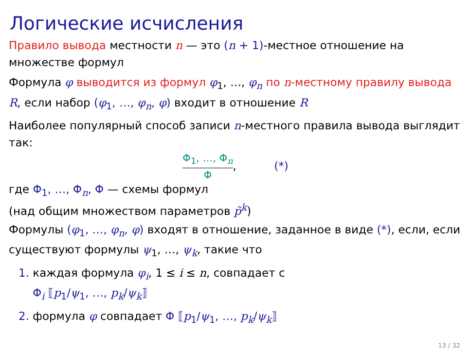Логические исчисления
Правило вывода местности n — это (n + 1)-местное отношение на множестве формул
Формула φ выводится из формул φ<sub>1</sub>, …, φ<sub>n</sub> по n-местному правилу вывода R, если набор (φ<sub>1</sub>, …, φ<sub>n</sub>, φ) входит в отношение R
Наиболее популярный способ записи n-местного правила вывода выглядит так:
Φ<sub>1</sub>, …, Φ<sub>n</sub>
Φ
, (*)
где Φ<sub>1</sub>, …, Φ<sub>n</sub>, Φ — схемы формул
(над общим множеством параметров p̃<sup>k</sup>)
Формулы (φ<sub>1</sub>, …, φ<sub>n</sub>, φ) входят в отношение, заданное в виде (*), если, если существуют формулы ψ<sub>1</sub>, …, ψ<sub>k</sub>, такие что
1. каждая формула φ<sub>i</sub>, 1 ≤ i ≤ n, совпадает с
Φ<sub>i</sub> ⟦p<sub>1</sub>/ψ<sub>1</sub>, …, p<sub>k</sub>/ψ<sub>k</sub>⟧
2. формула φ совпадает Φ ⟦p<sub>1</sub>/ψ<sub>1</sub>, …, p<sub>k</sub>/ψ<sub>k</sub>⟧
13 / 32